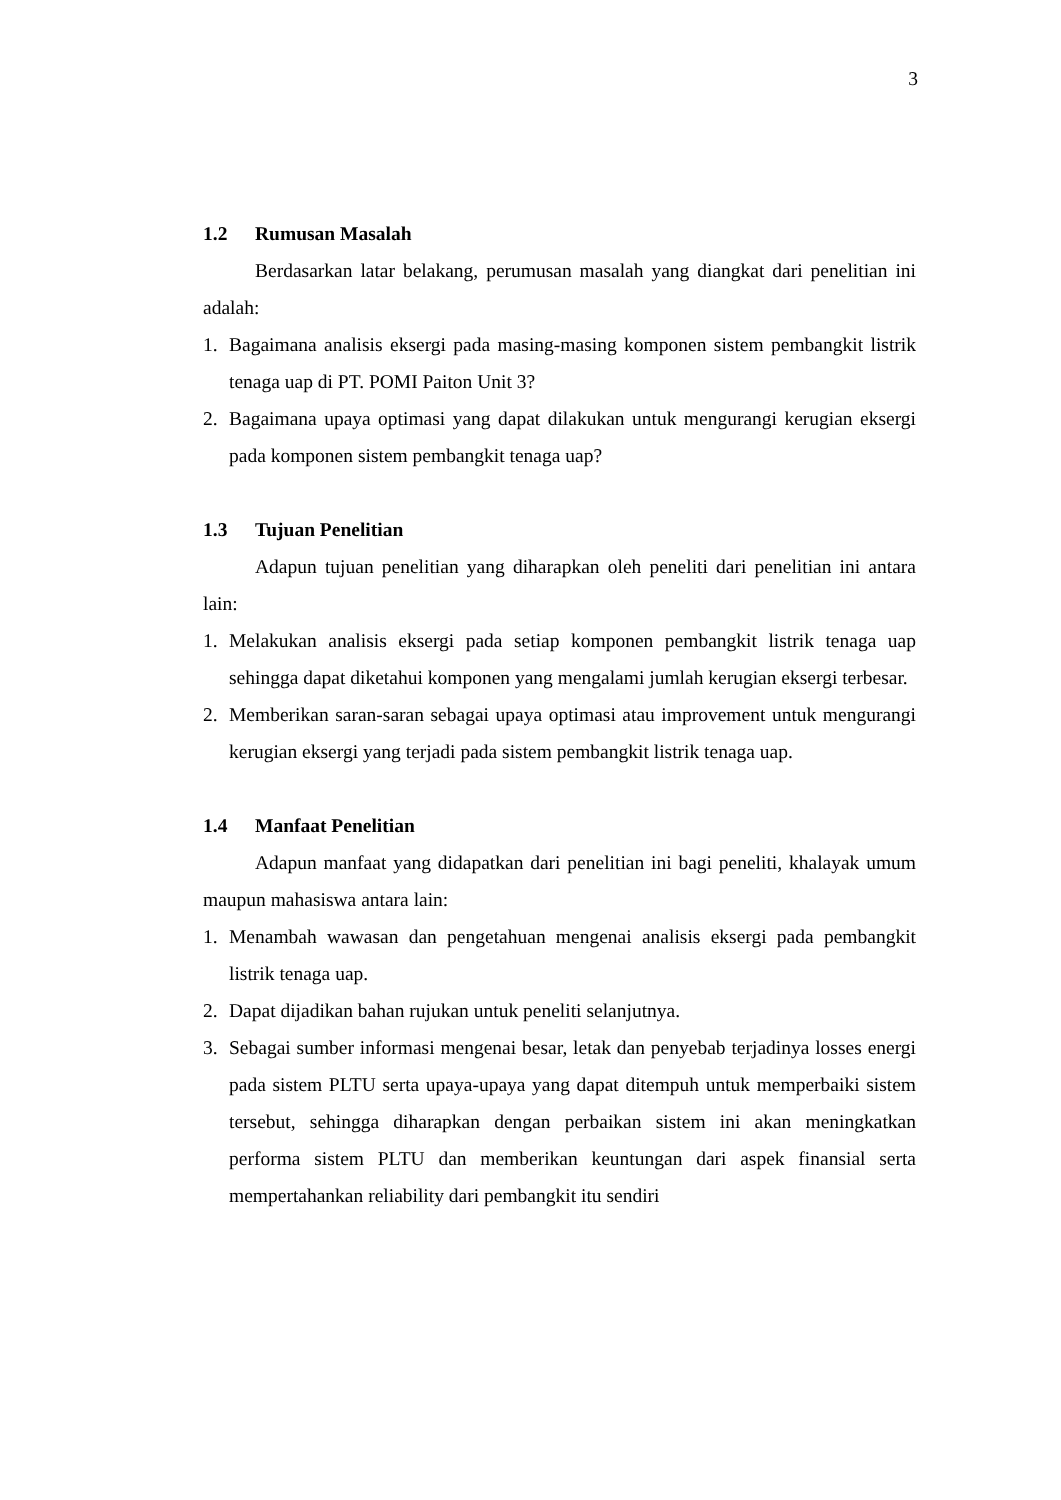3
1.2 Rumusan Masalah
Berdasarkan latar belakang, perumusan masalah yang diangkat dari penelitian ini adalah:
1. Bagaimana analisis eksergi pada masing-masing komponen sistem pembangkit listrik tenaga uap di PT. POMI Paiton Unit 3?
2. Bagaimana upaya optimasi yang dapat dilakukan untuk mengurangi kerugian eksergi pada komponen sistem pembangkit tenaga uap?
1.3 Tujuan Penelitian
Adapun tujuan penelitian yang diharapkan oleh peneliti dari penelitian ini antara lain:
1. Melakukan analisis eksergi pada setiap komponen pembangkit listrik tenaga uap sehingga dapat diketahui komponen yang mengalami jumlah kerugian eksergi terbesar.
2. Memberikan saran-saran sebagai upaya optimasi atau improvement untuk mengurangi kerugian eksergi yang terjadi pada sistem pembangkit listrik tenaga uap.
1.4 Manfaat Penelitian
Adapun manfaat yang didapatkan dari penelitian ini bagi peneliti, khalayak umum maupun mahasiswa antara lain:
1. Menambah wawasan dan pengetahuan mengenai analisis eksergi pada pembangkit listrik tenaga uap.
2. Dapat dijadikan bahan rujukan untuk peneliti selanjutnya.
3. Sebagai sumber informasi mengenai besar, letak dan penyebab terjadinya losses energi pada sistem PLTU serta upaya-upaya yang dapat ditempuh untuk memperbaiki sistem tersebut, sehingga diharapkan dengan perbaikan sistem ini akan meningkatkan performa sistem PLTU dan memberikan keuntungan dari aspek finansial serta mempertahankan reliability dari pembangkit itu sendiri